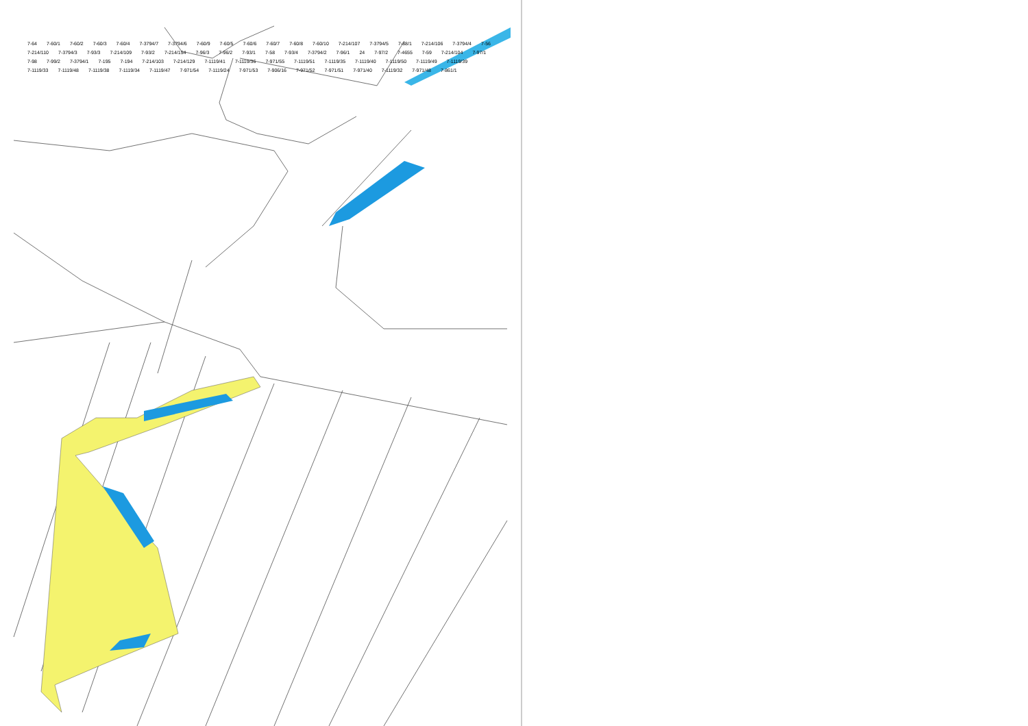7-64 7-60/1 7-60/2 7-60/3 7-60/4 7-3794/7 7-3794/6 7-60/9 7-60/5 7-60/6 7-60/7 7-60/8 7-60/10 7-214/107 7-3794/5 7-88/1 7-214/106 7-3794/4 7-56 7-214/110 7-3794/3 7-93/3 7-214/109 7-93/2 7-214/154 7-96/3 7-96/2 7-93/1 7-58 7-93/4 7-3794/2 7-96/1 24 7-97/2 7-4655 7-59 7-214/104 7-97/1 7-98 7-99/2 7-3794/1 7-195 7-194 7-214/103 7-214/129 7-1119/41 7-1119/36 7-971/55 7-1119/51 7-1119/35 7-1119/40 7-1119/50 7-1119/49 7-1119/39 7-1119/33 7-1119/48 7-1119/38 7-1119/34 7-1119/47 7-971/54 7-1119/24 7-971/53 7-906/16 7-971/52 7-971/51 7-971/40 7-1119/32 7-971/48 7-861/1